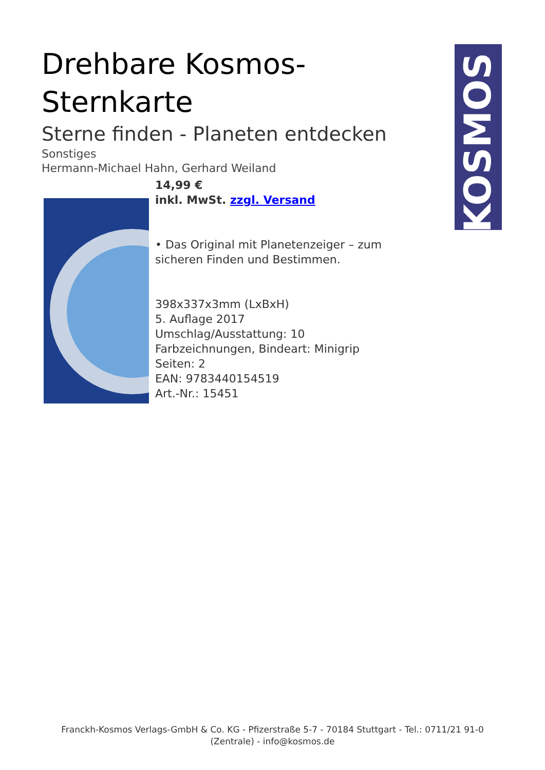KOSMOS
Drehbare Kosmos-Sternkarte
Sterne finden - Planeten entdecken
Sonstiges
Hermann-Michael Hahn, Gerhard Weiland
14,99 €
inkl. MwSt. zzgl. Versand
• Das Original mit Planetenzeiger – zum sicheren Finden und Bestimmen.
398x337x3mm (LxBxH)
5. Auflage 2017
Umschlag/Ausstattung: 10 Farbzeichnungen, Bindeart: Minigrip
Seiten: 2
EAN: 9783440154519
Art.-Nr.: 15451
Franckh-Kosmos Verlags-GmbH & Co. KG - Pfizerstraße 5-7 - 70184 Stuttgart - Tel.: 0711/21 91-0
(Zentrale) - info@kosmos.de